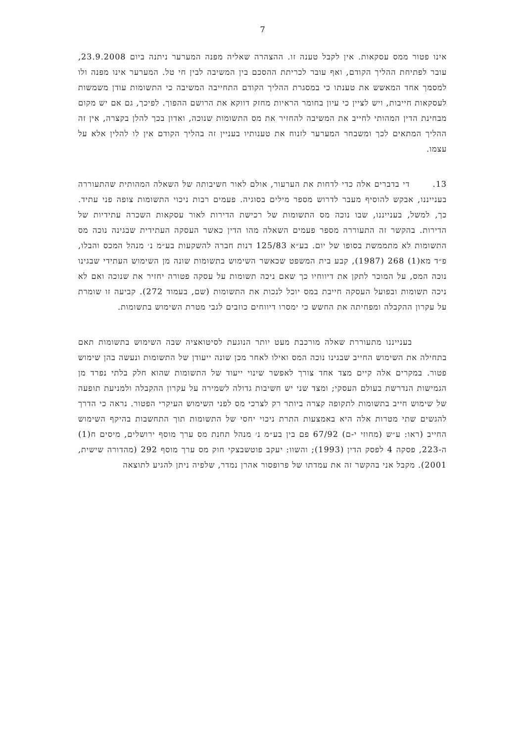7
אינו פטור ממס עסקאות. אין לקבל טענה זו. ההצהרה שאליה מפנה המערער ניתנה ביום 23.9.2008, עובר לפתיחת ההליך הקודם, ואף עובר לכריתת ההסכם בין המשיבה לבין חי טל. המערער אינו מפנה ולו למסמך אחד המאשש את טענתו כי במסגרת ההליך הקודם התחייבה המשיבה כי התשומות עודן משמשות לעסקאות חייבות, ויש לציין כי עיון בחומר הראיות מחזק דווקא את הרושם ההפוך. לפיכך, גם אם יש מקום מבחינת הדין המהותי לחייב את המשיבה להחזיר את מס התשומות שנוכה, ואדון בכך להלן בקצרה, אין זה ההליך המתאים לכך ומשבחר המערער לזנוח את טענותיו בעניין זה בהליך הקודם אין לו להלין אלא על עצמו.
13. די בדברים אלה כדי לדחות את הערעור, אולם לאור חשיבותה של השאלה המהותית שהתעוררה בענייננו, אבקש להוסיף מעבר לדרוש מספר מילים בסוגיה. פעמים רבות ניכוי התשומות צופה פני עתיד. כך, למשל, בענייננו, שבו נוכה מס התשומות של רכישת הדירות לאור עסקאות השכרה עתידיות של הדירות. בהקשר זה התעוררה מספר פעמים השאלה מהו הדין כאשר העסקה העתידית שבגינה נוכה מס התשומות לא מתממשת בסופו של יום. בע״א 125/83 דנות חברה להשקעות בע״מ נ׳ מנהל המכס והבלו, פ״ד מא(1) 268 (1987), קבע בית המשפט שכאשר השימוש בתשומות שונה מן השימוש העתידי שבגינו נוכה המס, על המוכר לתקן את דיווחיו כך שאם ניכה תשומות על עסקה פטורה יחזיר את שנוכה ואם לא ניכה תשומות ובפועל העסקה חייבת במס יוכל לנכות את התשומות (שם, בעמוד 272). קביעה זו שומרת על עקרון ההקבלה ומפחיתה את החשש כי ימסרו דיווחים כוזבים לגבי מטרת השימוש בתשומות.
בענייננו מתעוררת שאלה מורכבת מעט יותר הנוגעת לסיטואציה שבה השימוש בתשומות תאם בתחילה את השימוש החייב שבגינו נוכה המס ואילו לאחר מכן שונה ייעודן של התשומות ונעשה בהן שימוש פטור. במקרים אלה קיים מצד אחד צורך לאפשר שינוי ייעוד של התשומות שהוא חלק בלתי נפרד מן הגמישות הנדרשת בעולם העסקי; ומצד שני יש חשיבות גדולה לשמירה על עקרון ההקבלה ולמניעת תופעה של שימוש חייב בתשומות לתקופה קצרה ביותר רק לצרכי מס לפני השימוש העיקרי הפטור. נראה כי הדרך להגשים שתי מטרות אלה היא באמצעות התרת ניכוי יחסי של התשומות תוך התחשבות בהיקף השימוש החייב (ראו: ע״ש (מחוזי י-ם) 67/92 פם בין בע״מ נ׳ מנהל תחנת מס ערך מוסף ירושלים, מיסים ח(1) ה-223, פסקה 4 לפסק הדין (1993); והשוו: יעקב פוטשבצקי חוק מס ערך מוסף 292 (מהדורה שישית, 2001). מקבל אני בהקשר זה את עמדתו של פרופסור אהרן נמדר, שלפיה ניתן להגיע לתוצאה